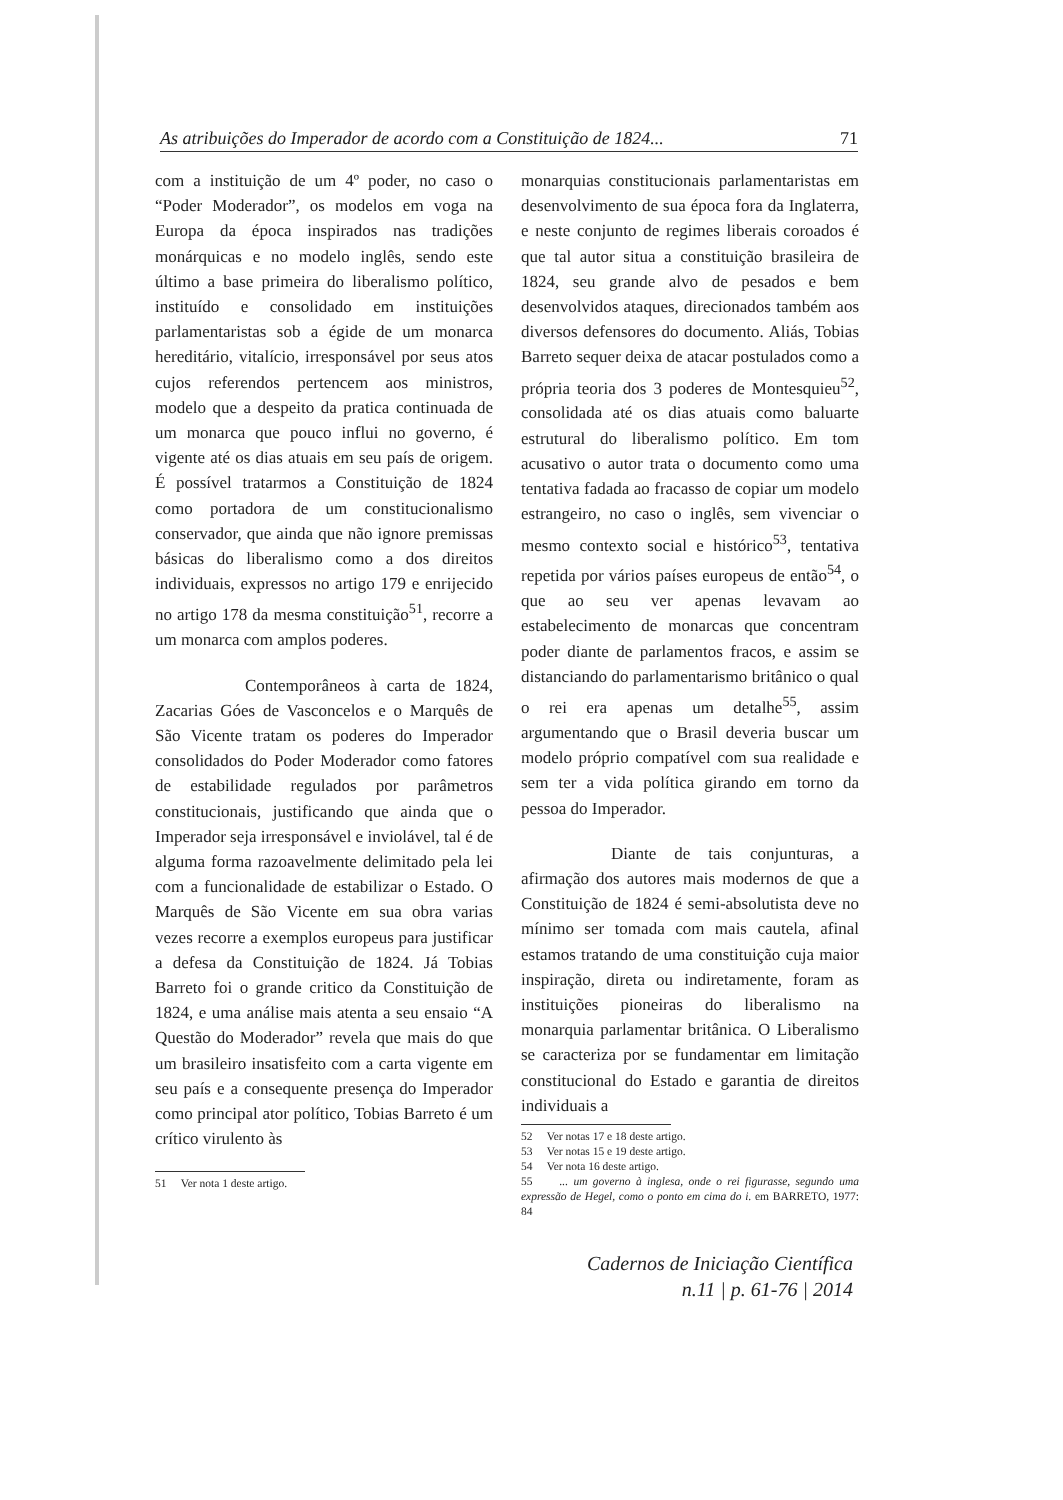As atribuições do Imperador de acordo com a Constituição de 1824... 71
com a instituição de um 4º poder, no caso o “Poder Moderador”, os modelos em voga na Europa da época inspirados nas tradições monárquicas e no modelo inglês, sendo este último a base primeira do liberalismo político, instituído e consolidado em instituições parlamentaristas sob a égide de um monarca hereditário, vitalício, irresponsável por seus atos cujos referendos pertencem aos ministros, modelo que a despeito da pratica continuada de um monarca que pouco influi no governo, é vigente até os dias atuais em seu país de origem. É possível tratarmos a Constituição de 1824 como portadora de um constitucionalismo conservador, que ainda que não ignore premissas básicas do liberalismo como a dos direitos individuais, expressos no artigo 179 e enrijecido no artigo 178 da mesma constituição<sup>51</sup>, recorre a um monarca com amplos poderes.
Contemporâneos à carta de 1824, Zacarias Góes de Vasconcelos e o Marquês de São Vicente tratam os poderes do Imperador consolidados do Poder Moderador como fatores de estabilidade regulados por parâmetros constitucionais, justificando que ainda que o Imperador seja irresponsável e inviolável, tal é de alguma forma razoavelmente delimitado pela lei com a funcionalidade de estabilizar o Estado. O Marquês de São Vicente em sua obra varias vezes recorre a exemplos europeus para justificar a defesa da Constituição de 1824. Já Tobias Barreto foi o grande critico da Constituição de 1824, e uma análise mais atenta a seu ensaio “A Questão do Moderador” revela que mais do que um brasileiro insatisfeito com a carta vigente em seu país e a consequente presença do Imperador como principal ator político, Tobias Barreto é um crítico virulento às
51 Ver nota 1 deste artigo.
monarquias constitucionais parlamentaristas em desenvolvimento de sua época fora da Inglaterra, e neste conjunto de regimes liberais coroados é que tal autor situa a constituição brasileira de 1824, seu grande alvo de pesados e bem desenvolvidos ataques, direcionados também aos diversos defensores do documento. Aliás, Tobias Barreto sequer deixa de atacar postulados como a própria teoria dos 3 poderes de Montesquieu<sup>52</sup>, consolidada até os dias atuais como baluarte estrutural do liberalismo político. Em tom acusativo o autor trata o documento como uma tentativa fadada ao fracasso de copiar um modelo estrangeiro, no caso o inglês, sem vivenciar o mesmo contexto social e histórico<sup>53</sup>, tentativa repetida por vários países europeus de então<sup>54</sup>, o que ao seu ver apenas levavam ao estabelecimento de monarcas que concentram poder diante de parlamentos fracos, e assim se distanciando do parlamentarismo britânico o qual o rei era apenas um detalhe<sup>55</sup>, assim argumentando que o Brasil deveria buscar um modelo próprio compatível com sua realidade e sem ter a vida política girando em torno da pessoa do Imperador.
Diante de tais conjunturas, a afirmação dos autores mais modernos de que a Constituição de 1824 é semi-absolutista deve no mínimo ser tomada com mais cautela, afinal estamos tratando de uma constituição cuja maior inspiração, direta ou indiretamente, foram as instituições pioneiras do liberalismo na monarquia parlamentar britânica. O Liberalismo se caracteriza por se fundamentar em limitação constitucional do Estado e garantia de direitos individuais a
52 Ver notas 17 e 18 deste artigo.
53 Ver notas 15 e 19 deste artigo.
54 Ver nota 16 deste artigo.
55 ... um governo à inglesa, onde o rei figurasse, segundo uma expressão de Hegel, como o ponto em cima do i. em BARRETO, 1977: 84
Cadernos de Iniciação Científica
n.11 | p. 61-76 | 2014